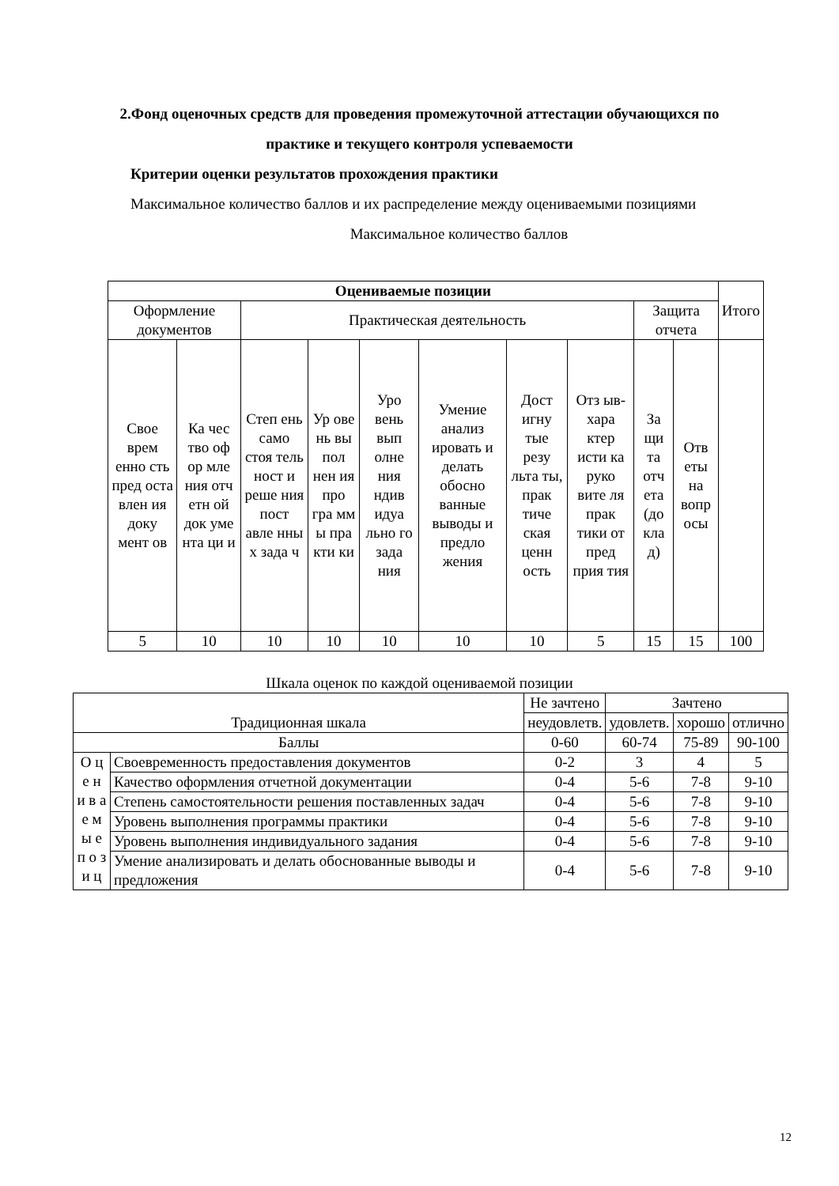2.Фонд оценочных средств для проведения промежуточной аттестации обучающихся по практике и текущего контроля успеваемости
Критерии оценки результатов прохождения практики
Максимальное количество баллов и их распределение между оцениваемыми позициями
Максимальное количество баллов
| Оцениваемые позиции | | | | | | | | | | Итого |
| Оформление документов | | Практическая деятельность | | | | | | Защита отчета | | |
| Свое врем енно сть пред оста влен ия доку мент ов | Ка чес тво оф ор мле ния отч етн ой док уме нта ци и | Степ ень само стоя тель ност и реше ния пост авле нны х зада ч | Ур ове нь вы пол нен ия про гра мм ы пра кти ки | Уро вень вып олне ния ндив идуа льно го зада ния | Умение анализ ировать и делать обосно ванные выводы и предло жения | Дост игну тые резу льта ты, прак тиче ская ценн ость | Отз ыв-хара ктер исти ка руко вите ля прак тики от пред прия тия | За щи та отч ета (до кла д) | Отв еты на вопр осы | |
| 5 | 10 | 10 | 10 | 10 | 10 | 10 | 5 | 15 | 15 | 100 |
Шкала оценок по каждой оцениваемой позиции
| Традиционная шкала | | Не зачтено | Зачтено | | |
| | | неудовлетв. | удовлетв. | хорошо | отлично |
| Баллы | | 0-60 | 60-74 | 75-89 | 90-100 |
| О ц е н и в а е м ы е п о з и ц | Своевременность предоставления документов | 0-2 | 3 | 4 | 5 |
| | Качество оформления отчетной документации | 0-4 | 5-6 | 7-8 | 9-10 |
| | Степень самостоятельности решения поставленных задач | 0-4 | 5-6 | 7-8 | 9-10 |
| | Уровень выполнения программы практики | 0-4 | 5-6 | 7-8 | 9-10 |
| | Уровень выполнения индивидуального задания | 0-4 | 5-6 | 7-8 | 9-10 |
| | Умение анализировать и делать обоснованные выводы и предложения | 0-4 | 5-6 | 7-8 | 9-10 |
12